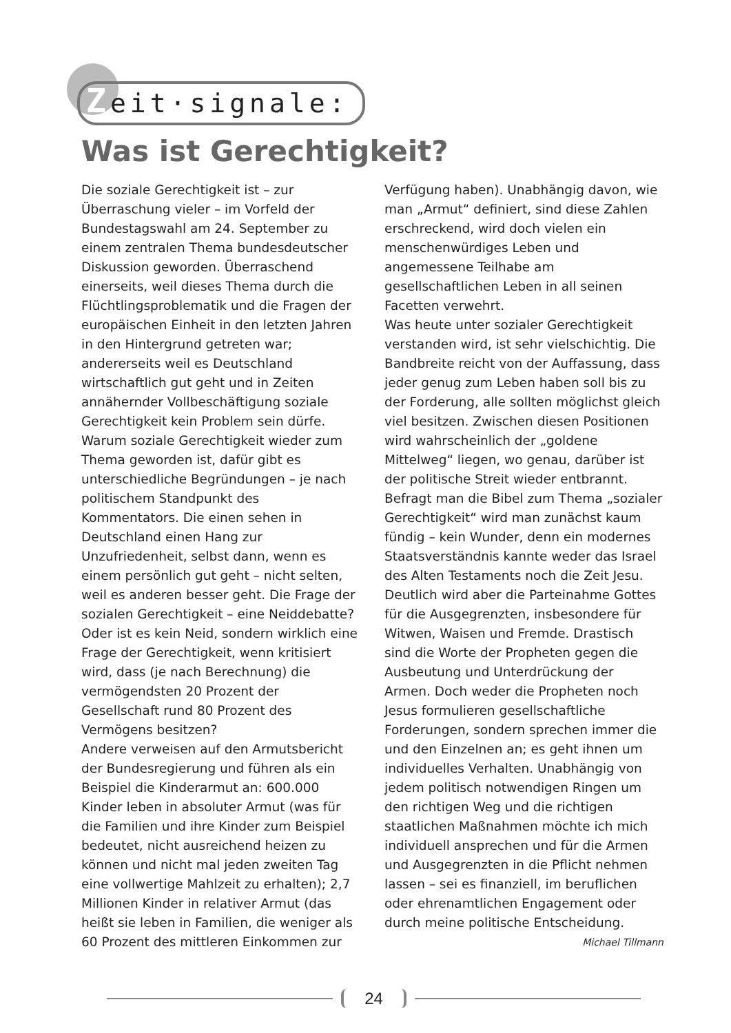Zeit·signale:
Was ist Gerechtigkeit?
Die soziale Gerechtigkeit ist – zur Überraschung vieler – im Vorfeld der Bundestagswahl am 24. September zu einem zentralen Thema bundesdeutscher Diskussion geworden. Überraschend einerseits, weil dieses Thema durch die Flüchtlingsproblematik und die Fragen der europäischen Einheit in den letzten Jahren in den Hintergrund getreten war; andererseits weil es Deutschland wirtschaftlich gut geht und in Zeiten annähernder Vollbeschäftigung soziale Gerechtigkeit kein Problem sein dürfe.
Warum soziale Gerechtigkeit wieder zum Thema geworden ist, dafür gibt es unterschiedliche Begründungen – je nach politischem Standpunkt des Kommentators. Die einen sehen in Deutschland einen Hang zur Unzufriedenheit, selbst dann, wenn es einem persönlich gut geht – nicht selten, weil es anderen besser geht. Die Frage der sozialen Gerechtigkeit – eine Neiddebatte? Oder ist es kein Neid, sondern wirklich eine Frage der Gerechtigkeit, wenn kritisiert wird, dass (je nach Berechnung) die vermögendsten 20 Prozent der Gesellschaft rund 80 Prozent des Vermögens besitzen?
Andere verweisen auf den Armutsbericht der Bundesregierung und führen als ein Beispiel die Kinderarmut an: 600.000 Kinder leben in absoluter Armut (was für die Familien und ihre Kinder zum Beispiel bedeutet, nicht ausreichend heizen zu können und nicht mal jeden zweiten Tag eine vollwertige Mahlzeit zu erhalten); 2,7 Millionen Kinder in relativer Armut (das heißt sie leben in Familien, die weniger als 60 Prozent des mittleren Einkommen zur Verfügung haben). Unabhängig davon, wie man „Armut“ definiert, sind diese Zahlen erschreckend, wird doch vielen ein menschenwürdiges Leben und angemessene Teilhabe am gesellschaftlichen Leben in all seinen Facetten verwehrt.
Was heute unter sozialer Gerechtigkeit verstanden wird, ist sehr vielschichtig. Die Bandbreite reicht von der Auffassung, dass jeder genug zum Leben haben soll bis zu der Forderung, alle sollten möglichst gleich viel besitzen. Zwischen diesen Positionen wird wahrscheinlich der „goldene Mittelweg“ liegen, wo genau, darüber ist der politische Streit wieder entbrannt.
Befragt man die Bibel zum Thema „sozialer Gerechtigkeit“ wird man zunächst kaum fündig – kein Wunder, denn ein modernes Staatsverständnis kannte weder das Israel des Alten Testaments noch die Zeit Jesu. Deutlich wird aber die Parteinahme Gottes für die Ausgegrenzten, insbesondere für Witwen, Waisen und Fremde. Drastisch sind die Worte der Propheten gegen die Ausbeutung und Unterdrückung der Armen. Doch weder die Propheten noch Jesus formulieren gesellschaftliche Forderungen, sondern sprechen immer die und den Einzelnen an; es geht ihnen um individuelles Verhalten. Unabhängig von jedem politisch notwendigen Ringen um den richtigen Weg und die richtigen staatlichen Maßnahmen möchte ich mich individuell ansprechen und für die Armen und Ausgegrenzten in die Pflicht nehmen lassen – sei es finanziell, im beruflichen oder ehrenamtlichen Engagement oder durch meine politische Entscheidung.
Michael Tillmann
24